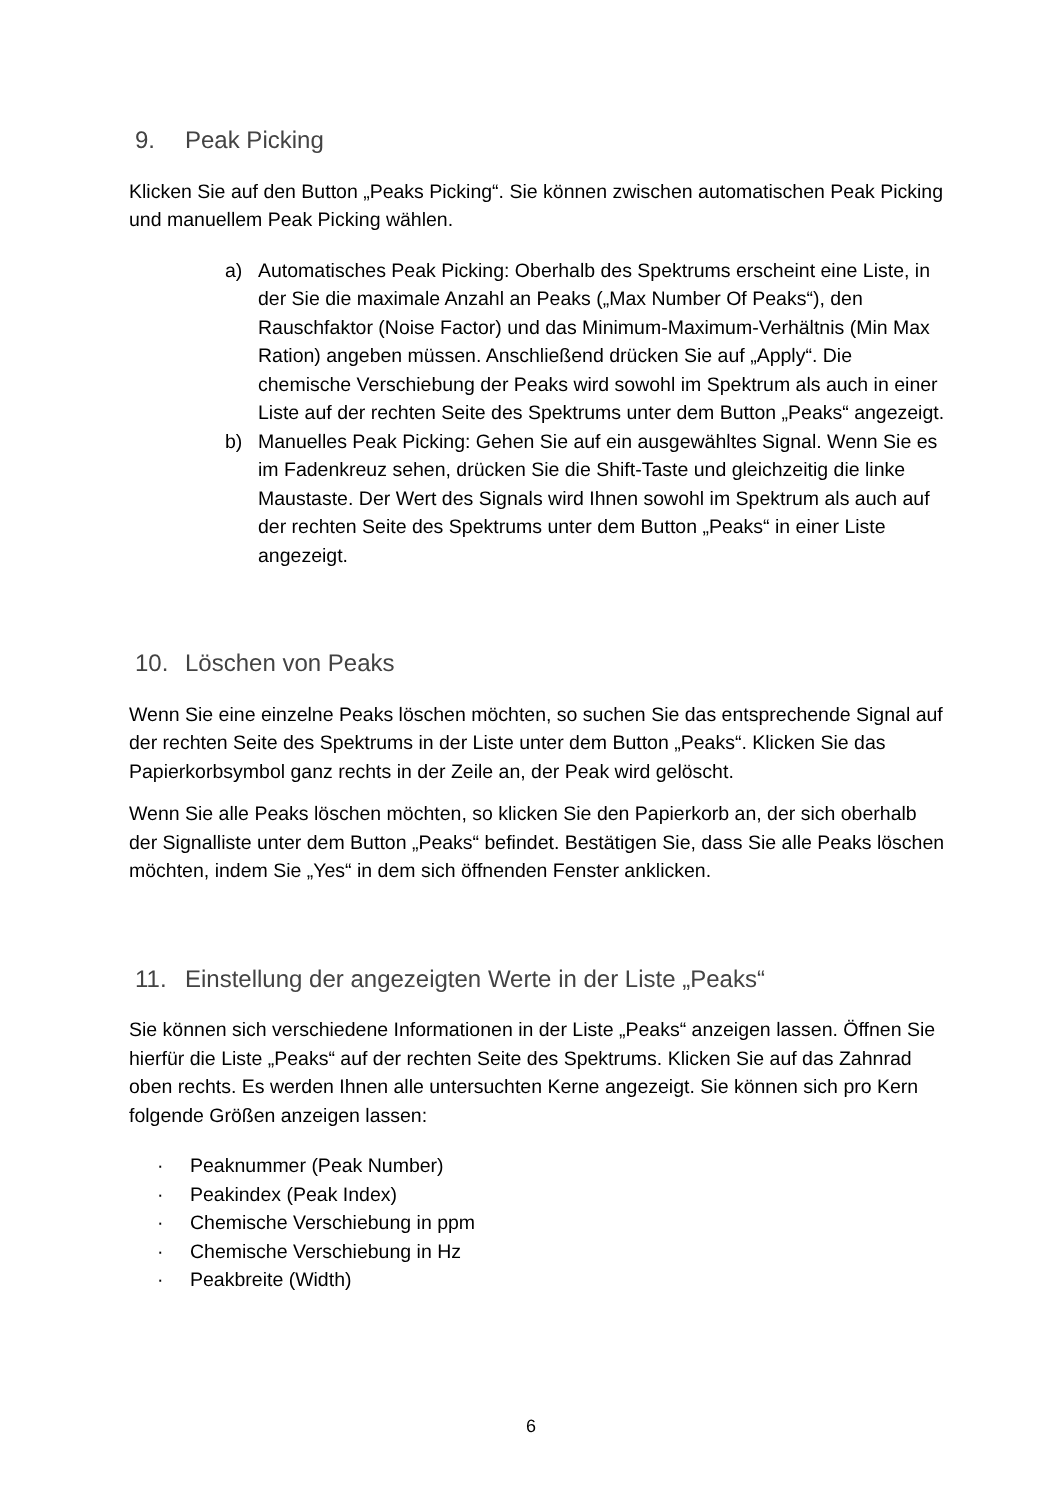9. Peak Picking
Klicken Sie auf den Button „Peaks Picking“. Sie können zwischen automatischen Peak Picking und manuellem Peak Picking wählen.
a) Automatisches Peak Picking: Oberhalb des Spektrums erscheint eine Liste, in der Sie die maximale Anzahl an Peaks („Max Number Of Peaks“), den Rauschfaktor (Noise Factor) und das Minimum-Maximum-Verhältnis (Min Max Ration) angeben müssen. Anschließend drücken Sie auf „Apply“. Die chemische Verschiebung der Peaks wird sowohl im Spektrum als auch in einer Liste auf der rechten Seite des Spektrums unter dem Button „Peaks“ angezeigt.
b) Manuelles Peak Picking: Gehen Sie auf ein ausgewähltes Signal. Wenn Sie es im Fadenkreuz sehen, drücken Sie die Shift-Taste und gleichzeitig die linke Maustaste. Der Wert des Signals wird Ihnen sowohl im Spektrum als auch auf der rechten Seite des Spektrums unter dem Button „Peaks“ in einer Liste angezeigt.
10. Löschen von Peaks
Wenn Sie eine einzelne Peaks löschen möchten, so suchen Sie das entsprechende Signal auf der rechten Seite des Spektrums in der Liste unter dem Button „Peaks“. Klicken Sie das Papierkorbsymbol ganz rechts in der Zeile an, der Peak wird gelöscht.
Wenn Sie alle Peaks löschen möchten, so klicken Sie den Papierkorb an, der sich oberhalb der Signalliste unter dem Button „Peaks“ befindet. Bestätigen Sie, dass Sie alle Peaks löschen möchten, indem Sie „Yes“ in dem sich öffnenden Fenster anklicken.
11. Einstellung der angezeigten Werte in der Liste „Peaks“
Sie können sich verschiedene Informationen in der Liste „Peaks“ anzeigen lassen. Öffnen Sie hierfür die Liste „Peaks“ auf der rechten Seite des Spektrums. Klicken Sie auf das Zahnrad oben rechts. Es werden Ihnen alle untersuchten Kerne angezeigt. Sie können sich pro Kern folgende Größen anzeigen lassen:
· Peaknummer (Peak Number)
· Peakindex (Peak Index)
· Chemische Verschiebung in ppm
· Chemische Verschiebung in Hz
· Peakbreite (Width)
6